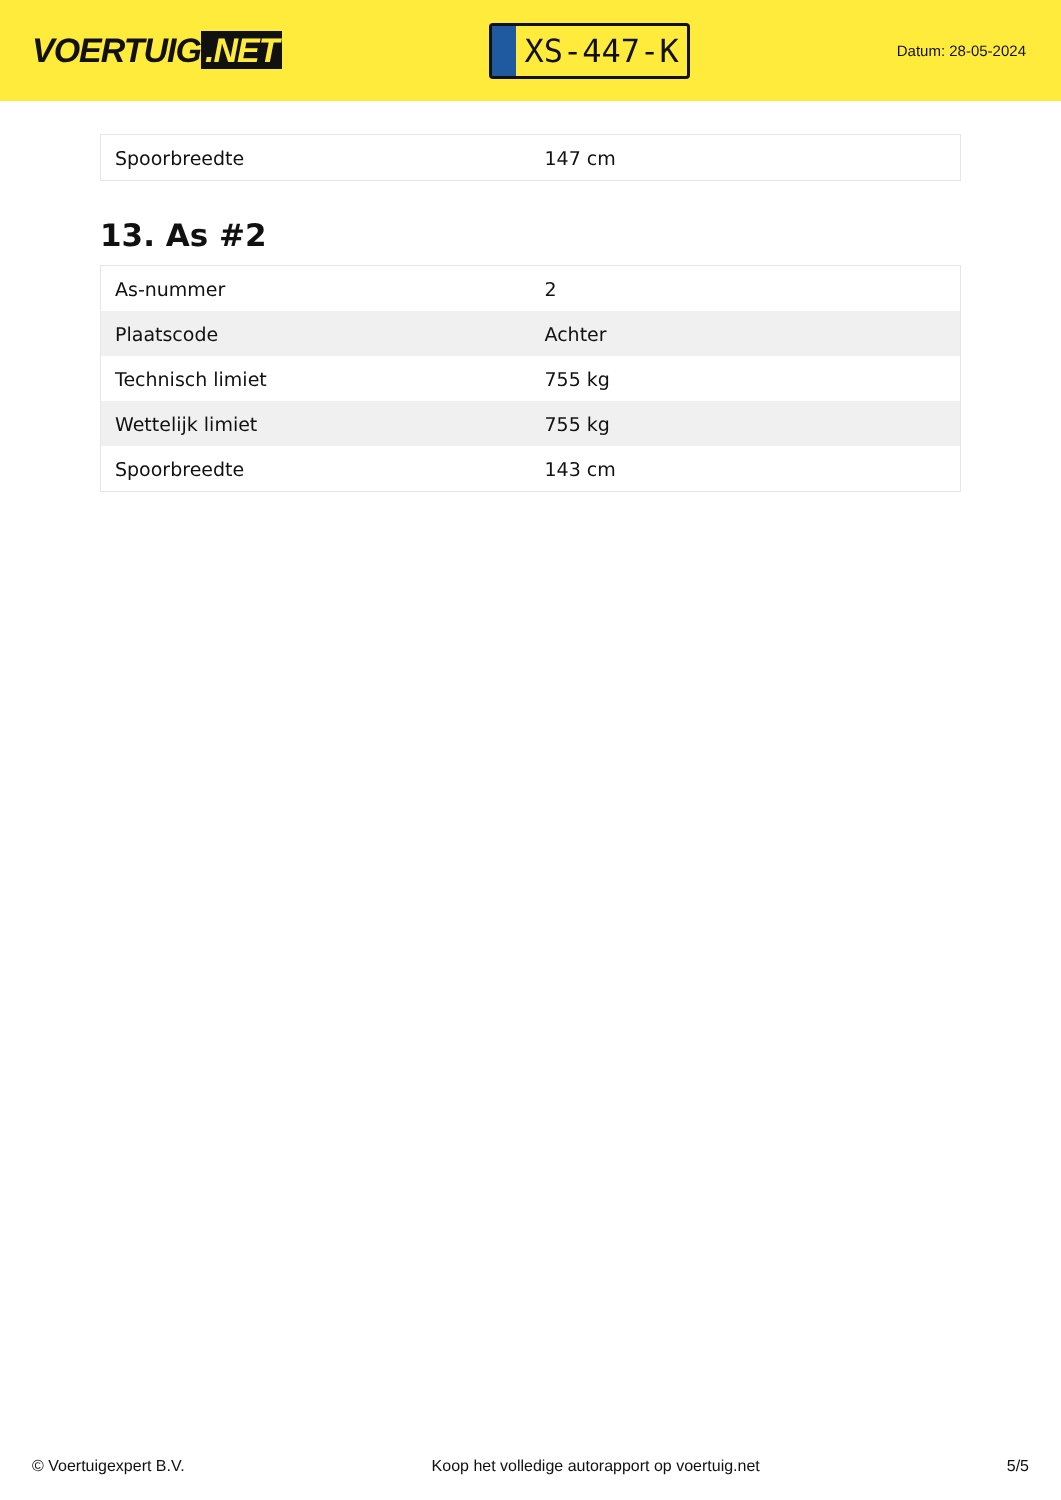VOERTUIG.NET
XS-447-K
Datum: 28-05-2024
| Spoorbreedte | 147 cm |
13. As #2
| As-nummer | 2 |
| Plaatscode | Achter |
| Technisch limiet | 755 kg |
| Wettelijk limiet | 755 kg |
| Spoorbreedte | 143 cm |
© Voertuigexpert B.V. Koop het volledige autorapport op voertuig.net 5/5